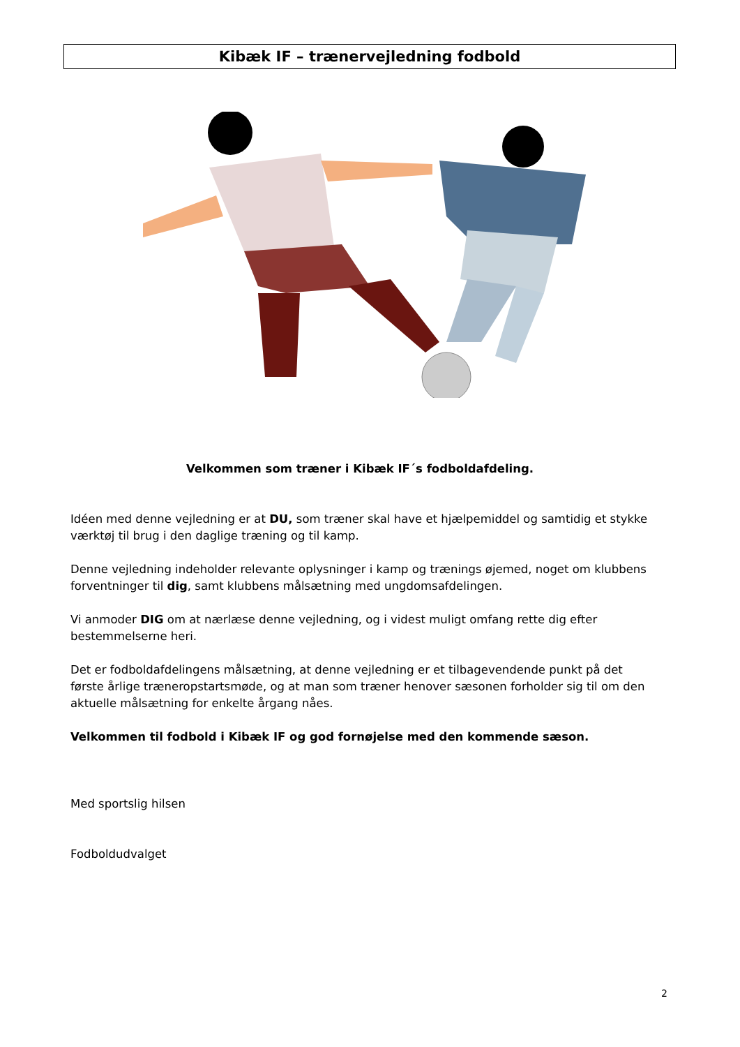Kibæk IF – trænervejledning fodbold
Velkommen som træner i Kibæk IF´s fodboldafdeling.
Idéen med denne vejledning er at DU, som træner skal have et hjælpemiddel og samtidig et stykke værktøj til brug i den daglige træning og til kamp.
Denne vejledning indeholder relevante oplysninger i kamp og trænings øjemed, noget om klubbens forventninger til dig, samt klubbens målsætning med ungdomsafdelingen.
Vi anmoder DIG om at nærlæse denne vejledning, og i videst muligt omfang rette dig efter bestemmelserne heri.
Det er fodboldafdelingens målsætning, at denne vejledning er et tilbagevendende punkt på det første årlige træneropstartsmøde, og at man som træner henover sæsonen forholder sig til om den aktuelle målsætning for enkelte årgang nåes.
Velkommen til fodbold i Kibæk IF og god fornøjelse med den kommende sæson.
Med sportslig hilsen
Fodboldudvalget
2